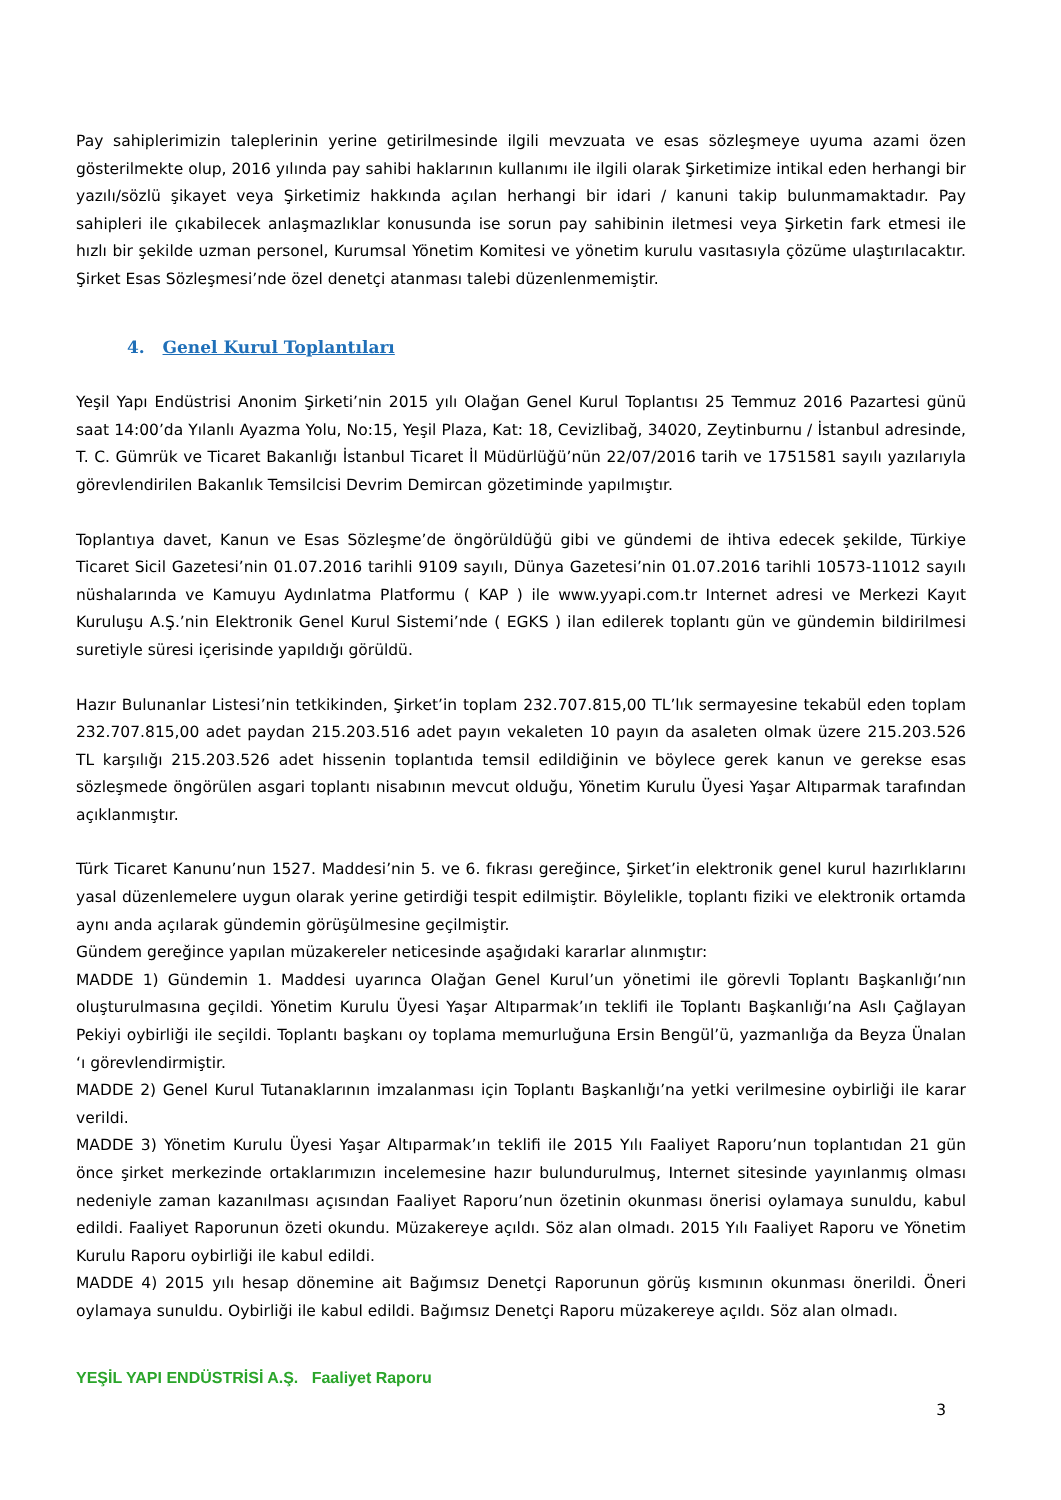Pay sahiplerimizin taleplerinin yerine getirilmesinde ilgili mevzuata ve esas sözleşmeye uyuma azami özen gösterilmekte olup, 2016 yılında pay sahibi haklarının kullanımı ile ilgili olarak Şirketimize intikal eden herhangi bir yazılı/sözlü şikayet veya Şirketimiz hakkında açılan herhangi bir idari / kanuni takip bulunmamaktadır. Pay sahipleri ile çıkabilecek anlaşmazlıklar konusunda ise sorun pay sahibinin iletmesi veya Şirketin fark etmesi ile hızlı bir şekilde uzman personel, Kurumsal Yönetim Komitesi ve yönetim kurulu vasıtasıyla çözüme ulaştırılacaktır. Şirket Esas Sözleşmesi’nde özel denetçi atanması talebi düzenlenmemiştir.
4. Genel Kurul Toplantıları
Yeşil Yapı Endüstrisi Anonim Şirketi’nin 2015 yılı Olağan Genel Kurul Toplantısı 25 Temmuz 2016 Pazartesi günü saat 14:00’da Yılanlı Ayazma Yolu, No:15, Yeşil Plaza, Kat: 18, Cevizlibağ, 34020, Zeytinburnu / İstanbul adresinde, T. C. Gümrük ve Ticaret Bakanlığı İstanbul Ticaret İl Müdürlüğü’nün 22/07/2016 tarih ve 1751581 sayılı yazılarıyla görevlendirilen Bakanlık Temsilcisi Devrim Demircan gözetiminde yapılmıştır.
Toplantıya davet, Kanun ve Esas Sözleşme’de öngörüldüğü gibi ve gündemi de ihtiva edecek şekilde, Türkiye Ticaret Sicil Gazetesi’nin 01.07.2016 tarihli 9109 sayılı, Dünya Gazetesi’nin 01.07.2016 tarihli 10573-11012 sayılı nüshalarında ve Kamuyu Aydınlatma Platformu ( KAP ) ile www.yyapi.com.tr Internet adresi ve Merkezi Kayıt Kuruluşu A.Ş.’nin Elektronik Genel Kurul Sistemi’nde ( EGKS ) ilan edilerek toplantı gün ve gündemin bildirilmesi suretiyle süresi içerisinde yapıldığı görüldü.
Hazır Bulunanlar Listesi’nin tetkikinden, Şirket’in toplam 232.707.815,00 TL’lık sermayesine tekabül eden toplam 232.707.815,00 adet paydan 215.203.516 adet payın vekaleten 10 payın da asaleten olmak üzere 215.203.526 TL karşılığı 215.203.526 adet hissenin toplantıda temsil edildiğinin ve böylece gerek kanun ve gerekse esas sözleşmede öngörülen asgari toplantı nisabının mevcut olduğu, Yönetim Kurulu Üyesi Yaşar Altıparmak tarafından açıklanmıştır.
Türk Ticaret Kanunu’nun 1527. Maddesi’nin 5. ve 6. fıkrası gereğince, Şirket’in elektronik genel kurul hazırlıklarını yasal düzenlemelere uygun olarak yerine getirdiği tespit edilmiştir. Böylelikle, toplantı fiziki ve elektronik ortamda aynı anda açılarak gündemin görüşülmesine geçilmiştir.
Gündem gereğince yapılan müzakereler neticesinde aşağıdaki kararlar alınmıştır:
MADDE 1) Gündemin 1. Maddesi uyarınca Olağan Genel Kurul’un yönetimi ile görevli Toplantı Başkanlığı’nın oluşturulmasına geçildi. Yönetim Kurulu Üyesi Yaşar Altıparmak’ın teklifi ile Toplantı Başkanlığı’na Aslı Çağlayan Pekiyi oybirliği ile seçildi. Toplantı başkanı oy toplama memurluğuna Ersin Bengül’ü, yazmanlığa da Beyza Ünalan ‘ı görevlendirmiştir.
MADDE 2) Genel Kurul Tutanaklarının imzalanması için Toplantı Başkanlığı’na yetki verilmesine oybirliği ile karar verildi.
MADDE 3) Yönetim Kurulu Üyesi Yaşar Altıparmak’ın teklifi ile 2015 Yılı Faaliyet Raporu’nun toplantıdan 21 gün önce şirket merkezinde ortaklarımızın incelemesine hazır bulundurulmuş, Internet sitesinde yayınlanmış olması nedeniyle zaman kazanılması açısından Faaliyet Raporu’nun özetinin okunması önerisi oylamaya sunuldu, kabul edildi. Faaliyet Raporunun özeti okundu. Müzakereye açıldı. Söz alan olmadı. 2015 Yılı Faaliyet Raporu ve Yönetim Kurulu Raporu oybirliği ile kabul edildi.
MADDE 4) 2015 yılı hesap dönemine ait Bağımsız Denetçi Raporunun görüş kısmının okunması önerildi. Öneri oylamaya sunuldu. Oybirliği ile kabul edildi. Bağımsız Denetçi Raporu müzakereye açıldı. Söz alan olmadı.
YEŞİL YAPI ENDÜSTRİSİ A.Ş. Faaliyet Raporu
3